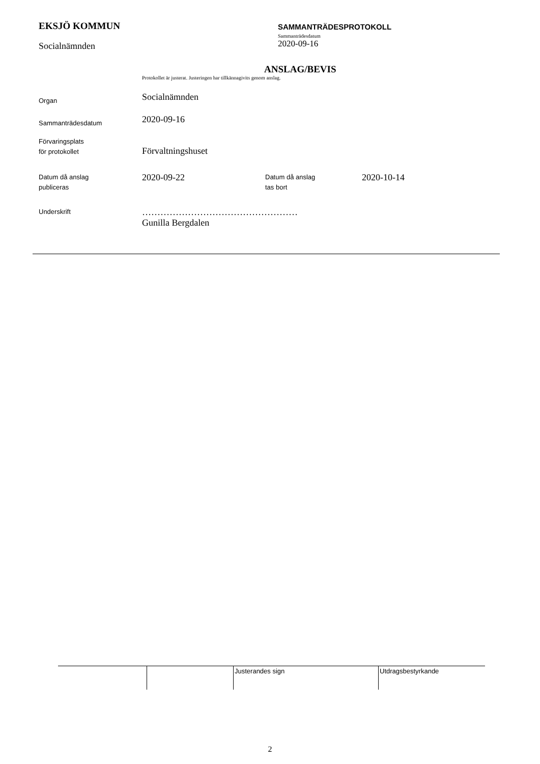EKSJÖ KOMMUN
Socialnämnden
SAMMANTRÄDESPROTOKOLL
Sammanträdesdatum
2020-09-16
ANSLAG/BEVIS
Protokollet är justerat. Justeringen har tillkännagivits genom anslag.
| Organ | Socialnämnden | | |
| Sammanträdesdatum | 2020-09-16 | | |
| Förvaringsplats för protokollet | Förvaltningshuset | | |
| Datum då anslag publiceras | 2020-09-22 | Datum då anslag tas bort | 2020-10-14 |
| Underskrift | …………………………………………… Gunilla Bergdalen | | |
| | | Justerandes sign | Utdragsbestyrkande |
2